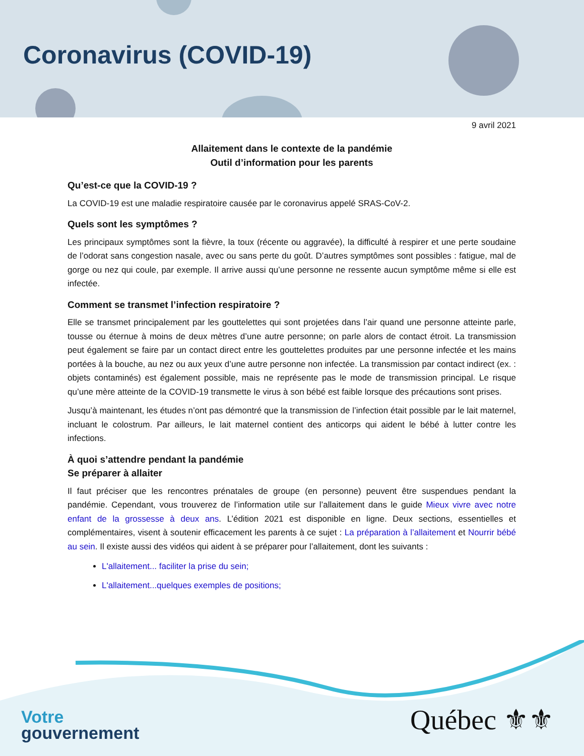Coronavirus (COVID-19)
9 avril 2021
Allaitement dans le contexte de la pandémie
Outil d’information pour les parents
Qu’est-ce que la COVID-19 ?
La COVID-19 est une maladie respiratoire causée par le coronavirus appelé SRAS-CoV-2.
Quels sont les symptômes ?
Les principaux symptômes sont la fièvre, la toux (récente ou aggravée), la difficulté à respirer et une perte soudaine de l’odorat sans congestion nasale, avec ou sans perte du goût. D’autres symptômes sont possibles : fatigue, mal de gorge ou nez qui coule, par exemple. Il arrive aussi qu’une personne ne ressente aucun symptôme même si elle est infectée.
Comment se transmet l’infection respiratoire ?
Elle se transmet principalement par les gouttelettes qui sont projetées dans l’air quand une personne atteinte parle, tousse ou éternue à moins de deux mètres d’une autre personne; on parle alors de contact étroit. La transmission peut également se faire par un contact direct entre les gouttelettes produites par une personne infectée et les mains portées à la bouche, au nez ou aux yeux d’une autre personne non infectée. La transmission par contact indirect (ex. : objets contaminés) est également possible, mais ne représente pas le mode de transmission principal. Le risque qu’une mère atteinte de la COVID-19 transmette le virus à son bébé est faible lorsque des précautions sont prises.
Jusqu’à maintenant, les études n’ont pas démontré que la transmission de l’infection était possible par le lait maternel, incluant le colostrum. Par ailleurs, le lait maternel contient des anticorps qui aident le bébé à lutter contre les infections.
À quoi s’attendre pendant la pandémie
Se préparer à allaiter
Il faut préciser que les rencontres prénatales de groupe (en personne) peuvent être suspendues pendant la pandémie. Cependant, vous trouverez de l’information utile sur l’allaitement dans le guide Mieux vivre avec notre enfant de la grossesse à deux ans. L’édition 2021 est disponible en ligne. Deux sections, essentielles et complémentaires, visent à soutenir efficacement les parents à ce sujet : La préparation à l’allaitement et Nourrir bébé au sein. Il existe aussi des vidéos qui aident à se préparer pour l’allaitement, dont les suivants :
L'allaitement... faciliter la prise du sein;
L'allaitement...quelques exemples de positions;
Votre
gouvernement
Québec ⚜⚜